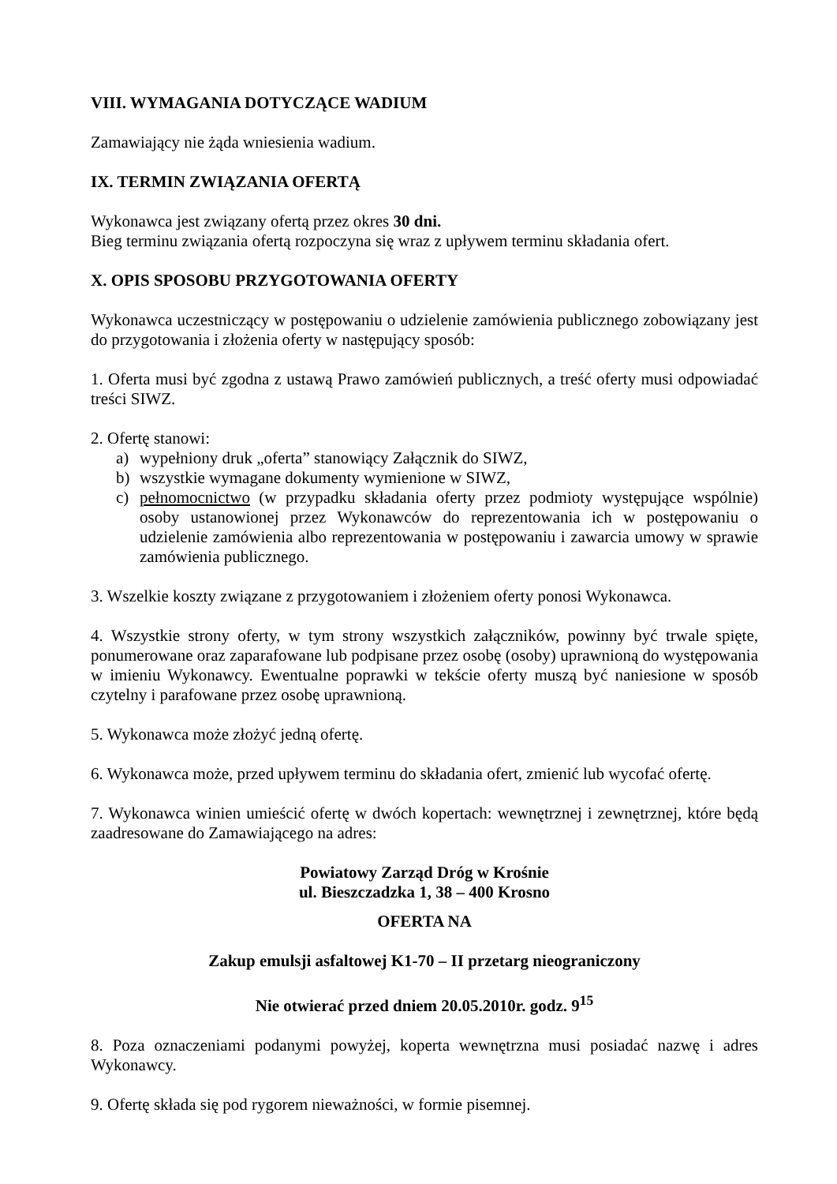VIII. WYMAGANIA DOTYCZĄCE WADIUM
Zamawiający nie żąda wniesienia wadium.
IX. TERMIN ZWIĄZANIA OFERTĄ
Wykonawca jest związany ofertą przez okres 30 dni.
Bieg terminu związania ofertą rozpoczyna się wraz z upływem terminu składania ofert.
X. OPIS SPOSOBU PRZYGOTOWANIA OFERTY
Wykonawca uczestniczący w postępowaniu o udzielenie zamówienia publicznego zobowiązany jest do przygotowania i złożenia oferty w następujący sposób:
1. Oferta musi być zgodna z ustawą Prawo zamówień publicznych, a treść oferty musi odpowiadać treści SIWZ.
2. Ofertę stanowi:
a) wypełniony druk „oferta” stanowiący Załącznik do SIWZ,
b) wszystkie wymagane dokumenty wymienione w SIWZ,
c) pełnomocnictwo (w przypadku składania oferty przez podmioty występujące wspólnie) osoby ustanowionej przez Wykonawców do reprezentowania ich w postępowaniu o udzielenie zamówienia albo reprezentowania w postępowaniu i zawarcia umowy w sprawie zamówienia publicznego.
3. Wszelkie koszty związane z przygotowaniem i złożeniem oferty ponosi Wykonawca.
4. Wszystkie strony oferty, w tym strony wszystkich załączników, powinny być trwale spięte, ponumerowane oraz zaparafowane lub podpisane przez osobę (osoby) uprawnioną do występowania w imieniu Wykonawcy. Ewentualne poprawki w tekście oferty muszą być naniesione w sposób czytelny i parafowane przez osobę uprawnioną.
5. Wykonawca może złożyć jedną ofertę.
6. Wykonawca może, przed upływem terminu do składania ofert, zmienić lub wycofać ofertę.
7. Wykonawca winien umieścić ofertę w dwóch kopertach: wewnętrznej i zewnętrznej, które będą zaadresowane do Zamawiającego na adres:
Powiatowy Zarząd Dróg w Krośnie
ul. Bieszczadzka 1, 38 – 400 Krosno
OFERTA NA
Zakup emulsji asfaltowej K1-70 – II przetarg nieograniczony
Nie otwierać przed dniem 20.05.2010r. godz. 9<sup>15</sup>
8. Poza oznaczeniami podanymi powyżej, koperta wewnętrzna musi posiadać nazwę i adres Wykonawcy.
9. Ofertę składa się pod rygorem nieważności, w formie pisemnej.